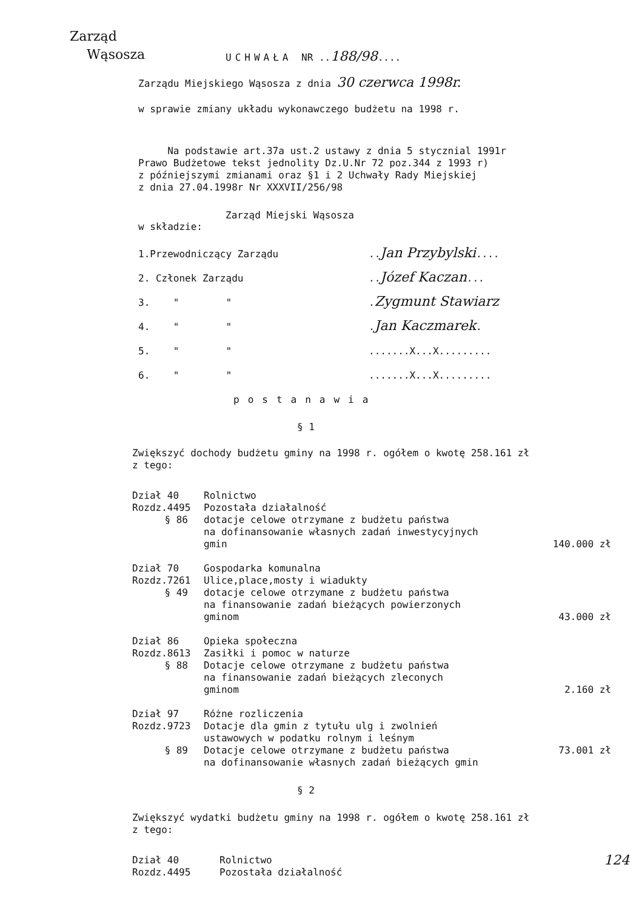Zarząd
Wąsosza
UCHWAŁA NR ..188/98....
Zarządu Miejskiego Wąsosza z dnia 30 czerwca 1998r.
w sprawie zmiany układu wykonawczego budżetu na 1998 r.
Na podstawie art.37a ust.2 ustawy z dnia 5 stycznial 1991r
Prawo Budżetowe tekst jednolity Dz.U.Nr 72 poz.344 z 1993 r)
z późniejszymi zmianami oraz §1 i 2 Uchwały Rady Miejskiej
z dnia 27.04.1998r Nr XXXVII/256/98
Zarząd Miejski Wąsosza
w składzie:
| 1.Przewodniczący Zarządu | .. Jan Przybylski .... |
| 2. Członek Zarządu | .. Józef Kaczan ... |
| 3. " " | . Zygmunt Stawiarz |
| 4. " " | . Jan Kaczmarek . |
| 5. " " | .......X...X......... |
| 6. " " | .......X...X......... |
postanawia
§ 1
Zwiększyć dochody budżetu gminy na 1998 r. ogółem o kwotę 258.161 zł
z tego:
| Dział 40 | Rolnictwo | |
| Rozdz.4495 | Pozostała działalność | |
| § 86 | dotacje celowe otrzymane z budżetu państwa na dofinansowanie własnych zadań inwestycyjnych gmin | 140.000 zł |
| Dział 70 | Gospodarka komunalna | |
| Rozdz.7261 | Ulice,place,mosty i wiadukty | |
| § 49 | dotacje celowe otrzymane z budżetu państwa na finansowanie zadań bieżących powierzonych gminom | 43.000 zł |
| Dział 86 | Opieka społeczna | |
| Rozdz.8613 | Zasiłki i pomoc w naturze | |
| § 88 | Dotacje celowe otrzymane z budżetu państwa na finansowanie zadań bieżących zleconych gminom | 2.160 zł |
| Dział 97 | Różne rozliczenia | |
| Rozdz.9723 | Dotacje dla gmin z tytułu ulg i zwolnień ustawowych w podatku rolnym i leśnym | |
| § 89 | Dotacje celowe otrzymane z budżetu państwa na dofinansowanie własnych zadań bieżących gmin | 73.001 zł |
§ 2
Zwiększyć wydatki budżetu gminy na 1998 r. ogółem o kwotę 258.161 zł
z tego:
| Dział 40 | Rolnictwo | 124 |
| Rozdz.4495 | Pozostała działalność | |